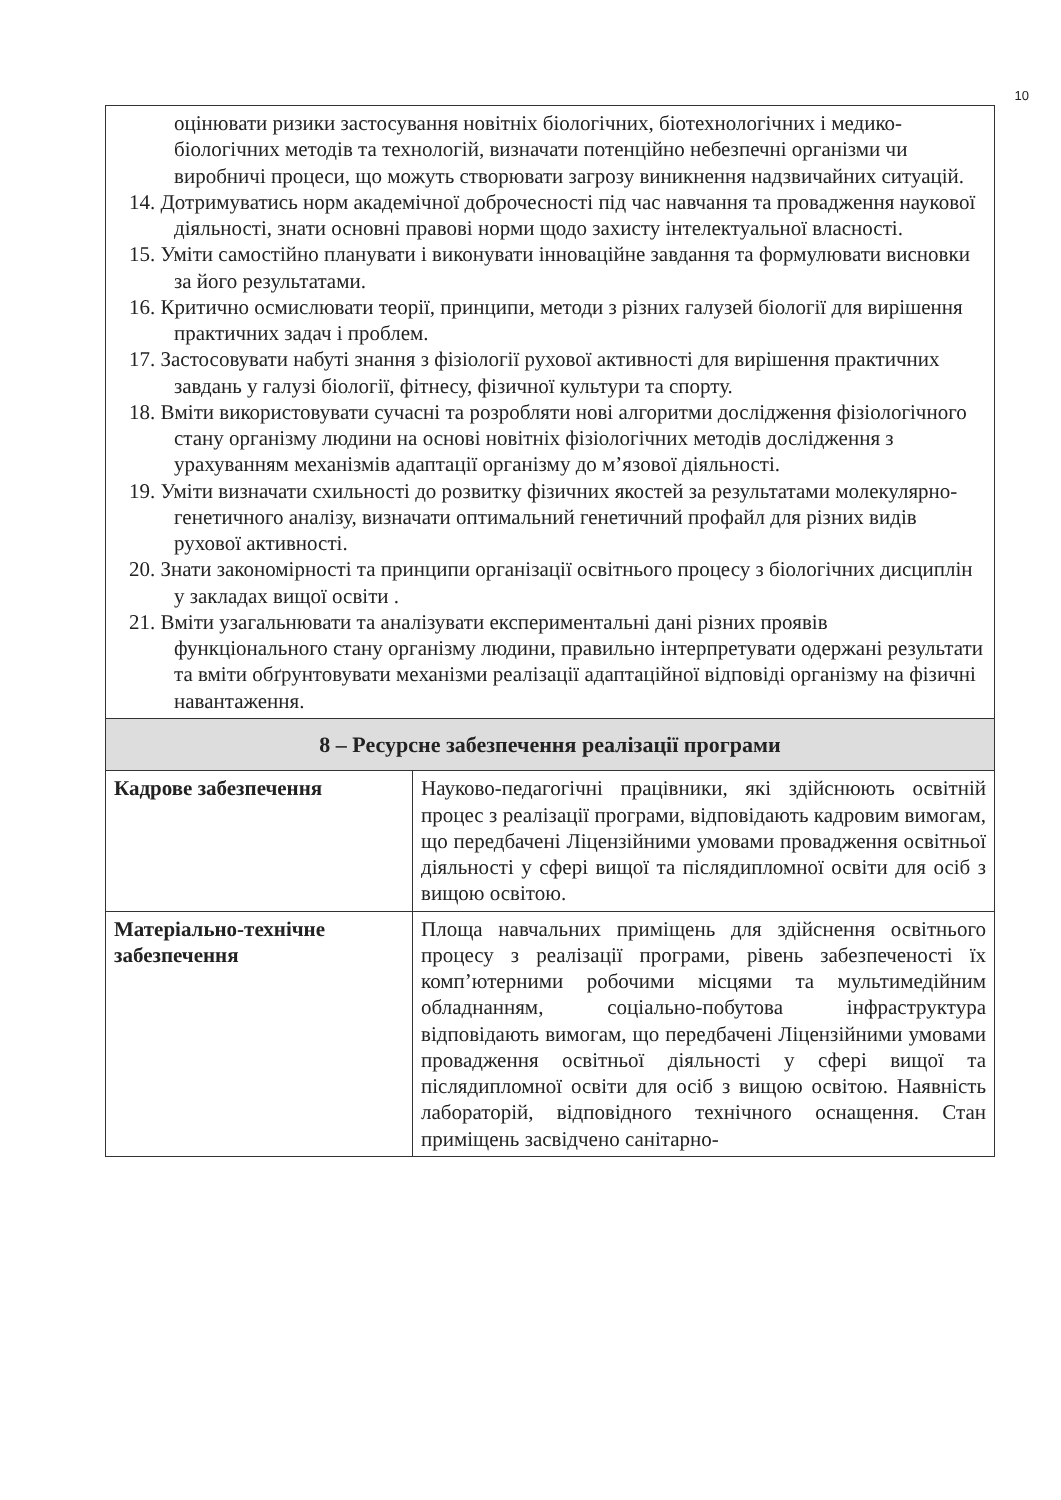10
| оцінювати ризики застосування новітніх біологічних, біотехнологічних і медико-біологічних методів та технологій, визначати потенційно небезпечні організми чи виробничі процеси, що можуть створювати загрозу виникнення надзвичайних ситуацій. 14. Дотримуватись норм академічної доброчесності під час навчання та провадження наукової діяльності, знати основні правові норми щодо захисту інтелектуальної власності. 15. Уміти самостійно планувати і виконувати інноваційне завдання та формулювати висновки за його результатами. 16. Критично осмислювати теорії, принципи, методи з різних галузей біології для вирішення практичних задач і проблем. 17. Застосовувати набуті знання з фізіології рухової активності для вирішення практичних завдань у галузі біології, фітнесу, фізичної культури та спорту. 18. Вміти використовувати сучасні та розробляти нові алгоритми дослідження фізіологічного стану організму людини на основі новітніх фізіологічних методів дослідження з урахуванням механізмів адаптації організму до м’язової діяльності. 19. Уміти визначати схильності до розвитку фізичних якостей за результатами молекулярно-генетичного аналізу, визначати оптимальний генетичний профайл для різних видів рухової активності. 20. Знати закономірності та принципи організації освітнього процесу з біологічних дисциплін у закладах вищої освіти . 21. Вміти узагальнювати та аналізувати експериментальні дані різних проявів функціонального стану організму людини, правильно інтерпретувати одержані результати та вміти обґрунтовувати механізми реалізації адаптаційної відповіді організму на фізичні навантаження. | |
| 8 – Ресурсне забезпечення реалізації програми | |
| Кадрове забезпечення | Науково-педагогічні працівники, які здійснюють освітній процес з реалізації програми, відповідають кадровим вимогам, що передбачені Ліцензійними умовами провадження освітньої діяльності у сфері вищої та післядипломної освіти для осіб з вищою освітою. |
| Матеріально-технічне забезпечення | Площа навчальних приміщень для здійснення освітнього процесу з реалізації програми, рівень забезпеченості їх комп’ютерними робочими місцями та мультимедійним обладнанням, соціально-побутова інфраструктура відповідають вимогам, що передбачені Ліцензійними умовами провадження освітньої діяльності у сфері вищої та післядипломної освіти для осіб з вищою освітою. Наявність лабораторій, відповідного технічного оснащення. Стан приміщень засвідчено санітарно- |